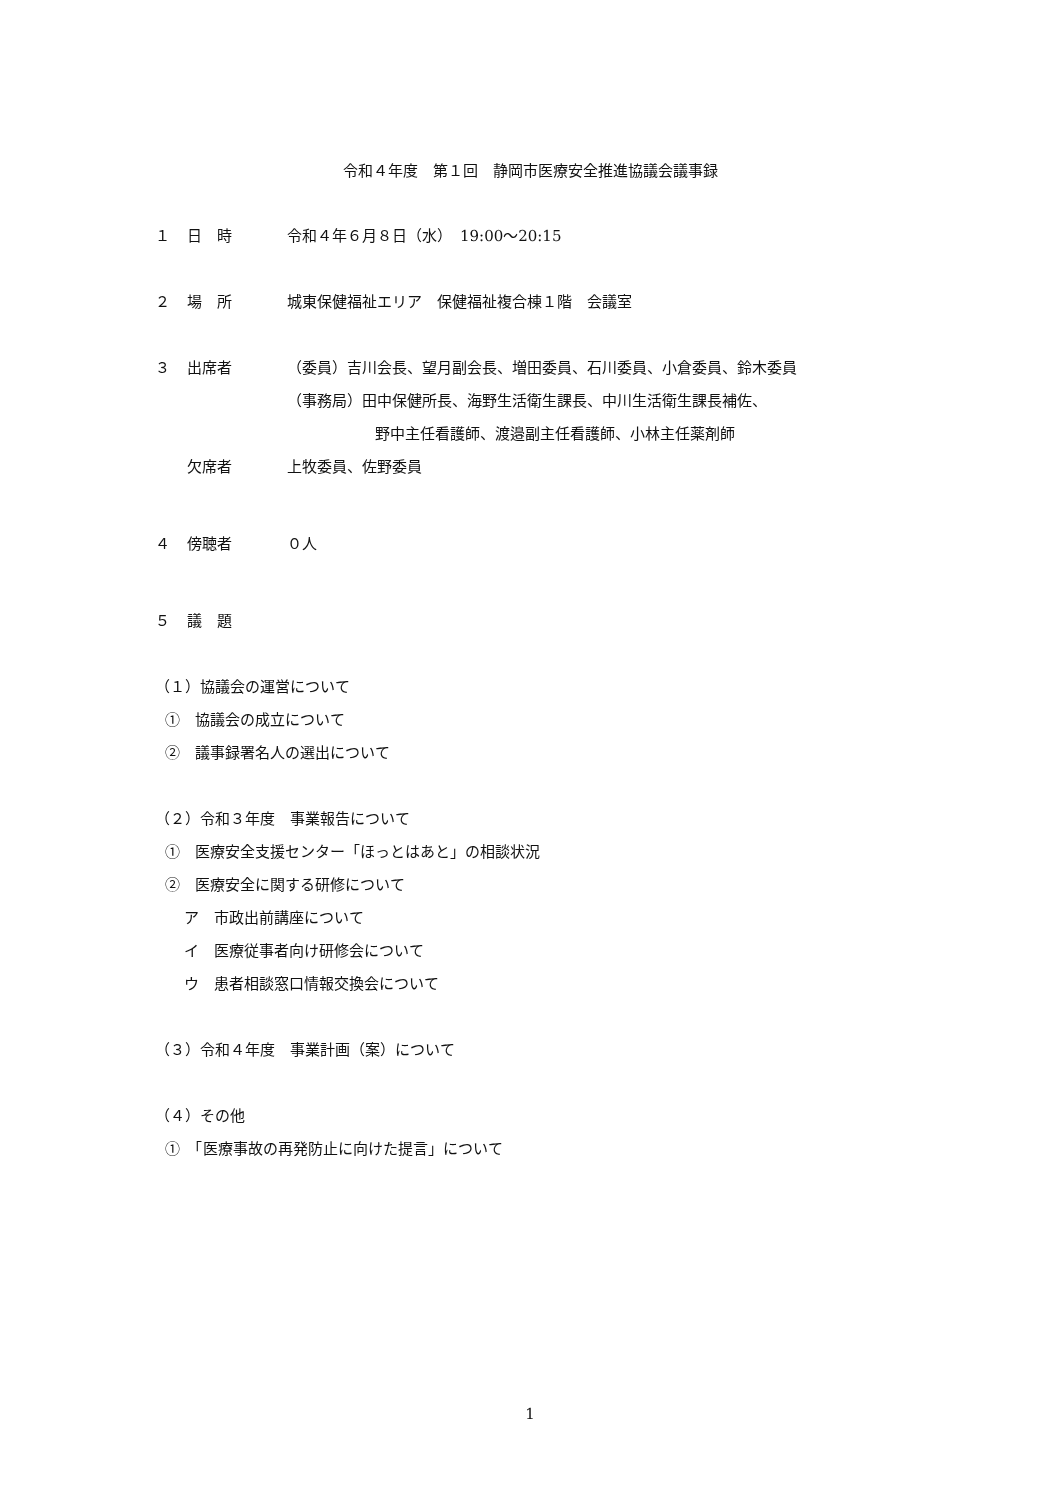令和４年度　第１回　静岡市医療安全推進協議会議事録
１ 日　時 令和４年６月８日（水）　19:00〜20:15
２ 場　所 城東保健福祉エリア　保健福祉複合棟１階　会議室
３ 出席者 （委員）吉川会長、望月副会長、増田委員、石川委員、小倉委員、鈴木委員
（事務局）田中保健所長、海野生活衛生課長、中川生活衛生課長補佐、
野中主任看護師、渡邉副主任看護師、小林主任薬剤師
欠席者 上牧委員、佐野委員
４ 傍聴者 ０人
５ 議　題
（１）協議会の運営について
①　協議会の成立について
②　議事録署名人の選出について
（２）令和３年度　事業報告について
①　医療安全支援センター「ほっとはあと」の相談状況
②　医療安全に関する研修について
ア　市政出前講座について
イ　医療従事者向け研修会について
ウ　患者相談窓口情報交換会について
（３）令和４年度　事業計画（案）について
（４）その他
①　「医療事故の再発防止に向けた提言」について
1